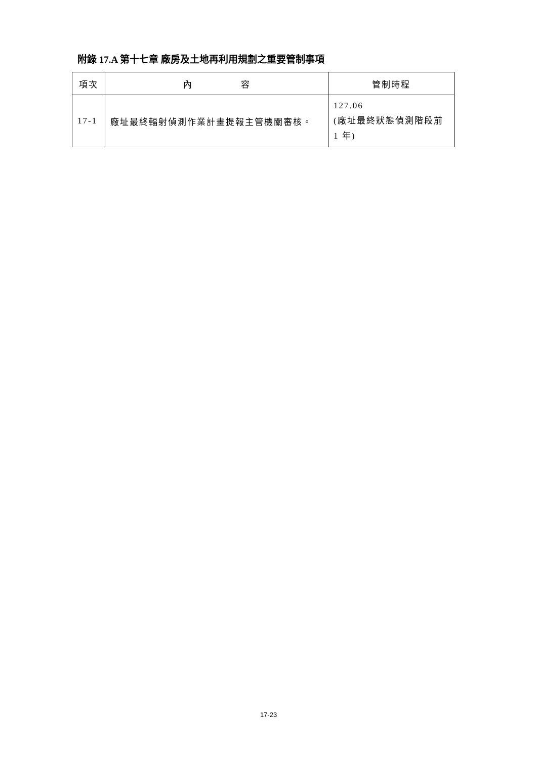附錄 17.A 第十七章 廠房及土地再利用規劃之重要管制事項
| 項次 | 內 容 | 管制時程 |
| --- | --- | --- |
| 17-1 | 廠址最終輻射偵測作業計畫提報主管機關審核。 | 127.06 (廠址最終狀態偵測階段前 1 年) |
17-23